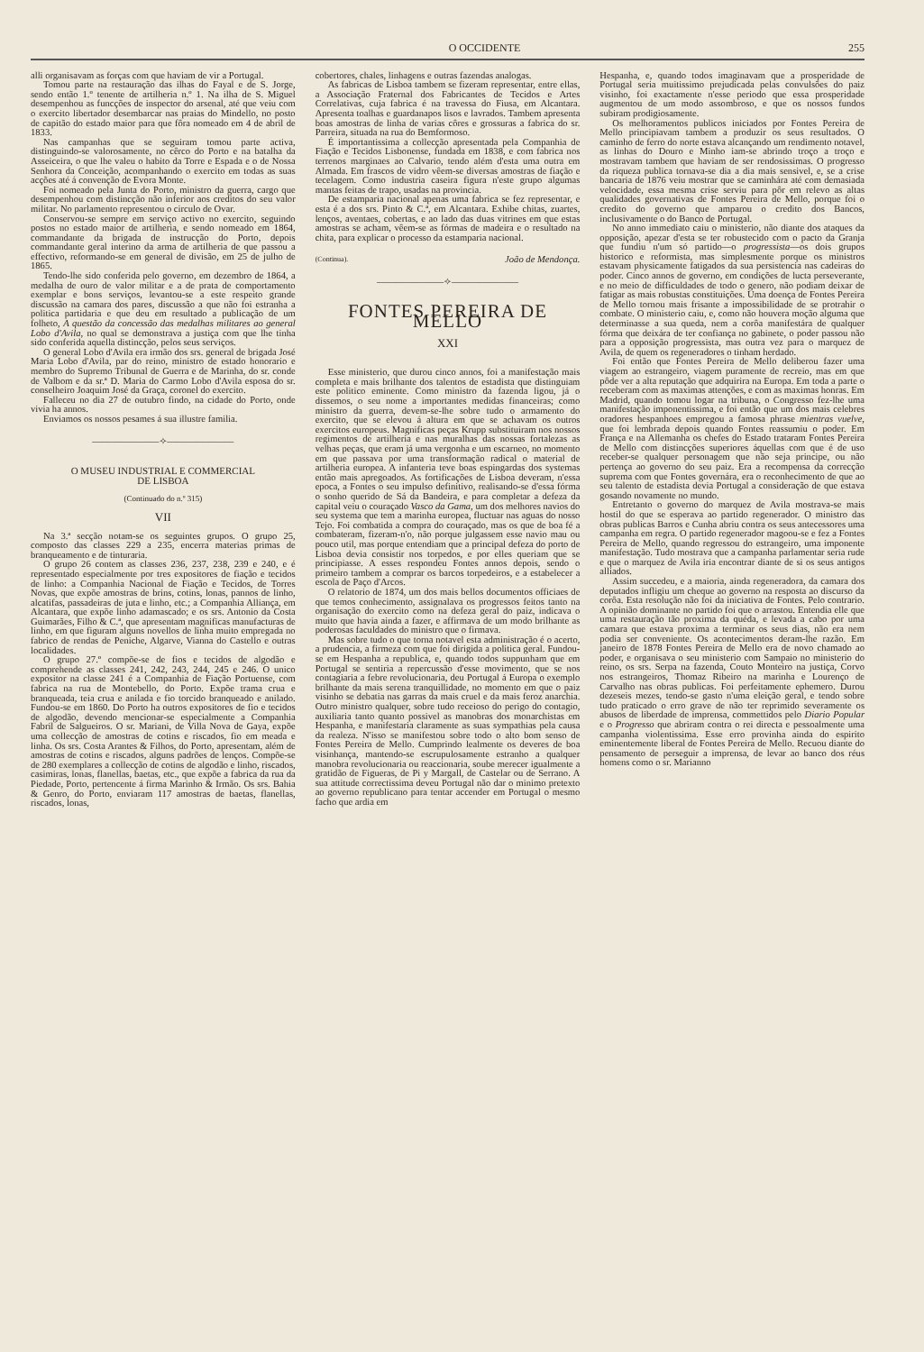O OCCIDENTE 255
alli organisavam as forças com que haviam de vir a Portugal.
Tomou parte na restauração das ilhas do Fayal e de S. Jorge, sendo então 1.º tenente de artilheria n.º 1. Na ilha de S. Miguel desempenhou as funcções de inspector do arsenal, até que veiu com o exercito libertador desembarcar nas praias do Mindello, no posto de capitão do estado maior para que fôra nomeado em 4 de abril de 1833.
Nas campanhas que se seguiram tomou parte activa, distinguindo-se valorosamente, no cêrco do Porto e na batalha da Asseiceira, o que lhe valeu o habito da Torre e Espada e o de Nossa Senhora da Conceição, acompanhando o exercito em todas as suas acções até á convenção de Evora Monte.
Foi nomeado pela Junta do Porto, ministro da guerra, cargo que desempenhou com distincção não inferior aos creditos do seu valor militar. No parlamento representou o circulo de Ovar.
Conservou-se sempre em serviço activo no exercito, seguindo postos no estado maior de artilheria, e sendo nomeado em 1864, commandante da brigada de instrucção do Porto, depois commandante geral interino da arma de artilheria de que passou a effectivo, reformando-se em general de divisão, em 25 de julho de 1865.
Tendo-lhe sido conferida pelo governo, em dezembro de 1864, a medalha de ouro de valor militar e a de prata de comportamento exemplar e bons serviços, levantou-se a este respeito grande discussão na camara dos pares, discussão a que não foi estranha a politica partidaria e que deu em resultado a publicação de um folheto, A questão da concessão das medalhas militares ao general Lobo d'Avila, no qual se demonstrava a justiça com que lhe tinha sido conferida aquella distincção, pelos seus serviços.
O general Lobo d'Avila era irmão dos srs. general de brigada José Maria Lobo d'Avila, par do reino, ministro de estado honorario e membro do Supremo Tribunal de Guerra e de Marinha, do sr. conde de Valbom e da sr.ª D. Maria do Carmo Lobo d'Avila esposa do sr. conselheiro Joaquim José da Graça, coronel do exercito.
Falleceu no dia 27 de outubro findo, na cidade do Porto, onde vivia ha annos.
Enviamos os nossos pesames á sua illustre familia.
———————✧———————
O MUSEU INDUSTRIAL E COMMERCIAL
DE LISBOA
(Continuado do n.º 315)
VII
Na 3.ª secção notam-se os seguintes grupos. O grupo 25, composto das classes 229 a 235, encerra materias primas de branqueamento e de tinturaria.
O grupo 26 contem as classes 236, 237, 238, 239 e 240, e é representado especialmente por tres expositores de fiação e tecidos de linho: a Companhia Nacional de Fiação e Tecidos, de Torres Novas, que expõe amostras de brins, cotins, lonas, pannos de linho, alcatifas, passadeiras de juta e linho, etc.; a Companhia Alliança, em Alcantara, que expõe linho adamascado; e os srs. Antonio da Costa Guimarães, Filho & C.ª, que apresentam magnificas manufacturas de linho, em que figuram alguns novellos de linha muito empregada no fabrico de rendas de Peniche, Algarve, Vianna do Castello e outras localidades.
O grupo 27.º compõe-se de fios e tecidos de algodão e comprehende as classes 241, 242, 243, 244, 245 e 246. O unico expositor na classe 241 é a Companhia de Fiação Portuense, com fabrica na rua de Montebello, do Porto. Expõe trama crua e branqueada, teia crua e anilada e fio torcido branqueado e anilado. Fundou-se em 1860. Do Porto ha outros expositores de fio e tecidos de algodão, devendo mencionar-se especialmente a Companhia Fabril de Salgueiros. O sr. Mariani, de Villa Nova de Gaya, expõe uma collecção de amostras de cotins e riscados, fio em meada e linha. Os srs. Costa Arantes & Filhos, do Porto, apresentam, além de amostras de cotins e riscados, alguns padrões de lenços. Compõe-se de 280 exemplares a collecção de cotins de algodão e linho, riscados, casimiras, lonas, flanellas, baetas, etc., que expõe a fabrica da rua da Piedade, Porto, pertencente á firma Marinho & Irmão. Os srs. Bahia & Genro, do Porto, enviaram 117 amostras de baetas, flanellas, riscados, lonas,
cobertores, chales, linhagens e outras fazendas analogas.
As fabricas de Lisboa tambem se fizeram representar, entre ellas, a Associação Fraternal dos Fabricantes de Tecidos e Artes Correlativas, cuja fabrica é na travessa do Fiusa, em Alcantara. Apresenta toalhas e guardanapos lisos e lavrados. Tambem apresenta boas amostras de linha de varias côres e grossuras a fabrica do sr. Parreira, situada na rua do Bemformoso.
É importantissima a collecção apresentada pela Companhia de Fiação e Tecidos Lisbonense, fundada em 1838, e com fabrica nos terrenos marginaes ao Calvario, tendo além d'esta uma outra em Almada. Em frascos de vidro vêem-se diversas amostras de fiação e tecelagem. Como industria caseira figura n'este grupo algumas mantas feitas de trapo, usadas na provincia.
De estamparia nacional apenas uma fabrica se fez representar, e esta é a dos srs. Pinto & C.ª, em Alcantara. Exhibe chitas, zuartes, lenços, aventaes, cobertas, e ao lado das duas vitrines em que estas amostras se acham, vêem-se as fórmas de madeira e o resultado na chita, para explicar o processo da estamparia nacional.
(Continua). João de Mendonça.
———————✧———————
FONTES PEREIRA DE MELLO
XXI
Esse ministerio, que durou cinco annos, foi a manifestação mais completa e mais brilhante dos talentos de estadista que distinguiam este politico eminente. Como ministro da fazenda ligou, já o dissemos, o seu nome a importantes medidas financeiras; como ministro da guerra, devem-se-lhe sobre tudo o armamento do exercito, que se elevou á altura em que se achavam os outros exercitos europeus. Magnificas peças Krupp substituiram nos nossos regimentos de artilheria e nas muralhas das nossas fortalezas as velhas peças, que eram já uma vergonha e um escarneo, no momento em que passava por uma transformação radical o material de artilheria europea. A infanteria teve boas espingardas dos systemas então mais apregoados. As fortificações de Lisboa deveram, n'essa epoca, a Fontes o seu impulso definitivo, realisando-se d'essa fórma o sonho querido de Sá da Bandeira, e para completar a defeza da capital veiu o couraçado Vasco da Gama, um dos melhores navios do seu systema que tem a marinha europea, fluctuar nas aguas do nosso Tejo. Foi combatida a compra do couraçado, mas os que de boa fé a combateram, fizeram-n'o, não porque julgassem esse navio mau ou pouco util, mas porque entendiam que a principal defeza do porto de Lisboa devia consistir nos torpedos, e por elles queriam que se principiasse. A esses respondeu Fontes annos depois, sendo o primeiro tambem a comprar os barcos torpedeiros, e a estabelecer a escola de Paço d'Arcos.
O relatorio de 1874, um dos mais bellos documentos officiaes de que temos conhecimento, assignalava os progressos feitos tanto na organisação do exercito como na defeza geral do paiz, indicava o muito que havia ainda a fazer, e affirmava de um modo brilhante as poderosas faculdades do ministro que o firmava.
Mas sobre tudo o que torna notavel esta administração é o acerto, a prudencia, a firmeza com que foi dirigida a politica geral. Fundou-se em Hespanha a republica, e, quando todos suppunham que em Portugal se sentiria a repercussão d'esse movimento, que se nos contagiaria a febre revolucionaria, deu Portugal á Europa o exemplo brilhante da mais serena tranquillidade, no momento em que o paiz visinho se debatia nas garras da mais cruel e da mais feroz anarchia. Outro ministro qualquer, sobre tudo receioso do perigo do contagio, auxiliaria tanto quanto possivel as manobras dos monarchistas em Hespanha, e manifestaria claramente as suas sympathias pela causa da realeza. N'isso se manifestou sobre todo o alto bom senso de Fontes Pereira de Mello. Cumprindo lealmente os deveres de boa visinhança, mantendo-se escrupulosamente estranho a qualquer manobra revolucionaria ou reaccionaria, soube merecer igualmente a gratidão de Figueras, de Pi y Margall, de Castelar ou de Serrano. A sua attitude correctissima deveu Portugal não dar o minimo pretexto ao governo republicano para tentar accender em Portugal o mesmo facho que ardia em
Hespanha, e, quando todos imaginavam que a prosperidade de Portugal seria muitissimo prejudicada pelas convulsões do paiz visinho, foi exactamente n'esse periodo que essa prosperidade augmentou de um modo assombroso, e que os nossos fundos subiram prodigiosamente.
Os melhoramentos publicos iniciados por Fontes Pereira de Mello principiavam tambem a produzir os seus resultados. O caminho de ferro do norte estava alcançando um rendimento notavel, as linhas do Douro e Minho iam-se abrindo troço a troço e mostravam tambem que haviam de ser rendosissimas. O progresso da riqueza publica tornava-se dia a dia mais sensivel, e, se a crise bancaria de 1876 veiu mostrar que se caminhára até com demasiada velocidade, essa mesma crise serviu para pôr em relevo as altas qualidades governativas de Fontes Pereira de Mello, porque foi o credito do governo que amparou o credito dos Bancos, inclusivamente o do Banco de Portugal.
No anno immediato caiu o ministerio, não diante dos ataques da opposição, apezar d'esta se ter robustecido com o pacto da Granja que fundiu n'um só partido—o progressista—os dois grupos historico e reformista, mas simplesmente porque os ministros estavam physicamente fatigados da sua persistencia nas cadeiras do poder. Cinco annos de governo, em condições de lucta perseverante, e no meio de difficuldades de todo o genero, não podiam deixar de fatigar as mais robustas constituições. Uma doença de Fontes Pereira de Mello tornou mais frisante a impossibilidade de se protrahir o combate. O ministerio caiu, e, como não houvera moção alguma que determinasse a sua queda, nem a corôa manifestára de qualquer fórma que deixára de ter confiança no gabinete, o poder passou não para a opposição progressista, mas outra vez para o marquez de Avila, de quem os regeneradores o tinham herdado.
Foi então que Fontes Pereira de Mello deliberou fazer uma viagem ao estrangeiro, viagem puramente de recreio, mas em que pôde ver a alta reputação que adquirira na Europa. Em toda a parte o receberam com as maximas attenções, e com as maximas honras. Em Madrid, quando tomou logar na tribuna, o Congresso fez-lhe uma manifestação imponentissima, e foi então que um dos mais celebres oradores hespanhoes empregou a famosa phrase mientras vuelve, que foi lembrada depois quando Fontes reassumiu o poder. Em França e na Allemanha os chefes do Estado trataram Fontes Pereira de Mello com distincções superiores áquellas com que é de uso receber-se qualquer personagem que não seja principe, ou não pertença ao governo do seu paiz. Era a recompensa da correcção suprema com que Fontes governára, era o reconhecimento de que ao seu talento de estadista devia Portugal a consideração de que estava gosando novamente no mundo.
Entretanto o governo do marquez de Avila mostrava-se mais hostil do que se esperava ao partido regenerador. O ministro das obras publicas Barros e Cunha abriu contra os seus antecessores uma campanha em regra. O partido regenerador magoou-se e fez a Fontes Pereira de Mello, quando regressou do estrangeiro, uma imponente manifestação. Tudo mostrava que a campanha parlamentar seria rude e que o marquez de Avila iria encontrar diante de si os seus antigos alliados.
Assim succedeu, e a maioria, ainda regeneradora, da camara dos deputados infligiu um cheque ao governo na resposta ao discurso da corôa. Esta resolução não foi da iniciativa de Fontes. Pelo contrario. A opinião dominante no partido foi que o arrastou. Entendia elle que uma restauração tão proxima da quéda, e levada a cabo por uma camara que estava proxima a terminar os seus dias, não era nem podia ser conveniente. Os acontecimentos deram-lhe razão. Em janeiro de 1878 Fontes Pereira de Mello era de novo chamado ao poder, e organisava o seu ministerio com Sampaio no ministerio do reino, os srs. Serpa na fazenda, Couto Monteiro na justiça, Corvo nos estrangeiros, Thomaz Ribeiro na marinha e Lourenço de Carvalho nas obras publicas. Foi perfeitamente ephemero. Durou dezeseis mezes, tendo-se gasto n'uma eleição geral, e tendo sobre tudo praticado o erro grave de não ter reprimido severamente os abusos de liberdade de imprensa, commettidos pelo Diario Popular e o Progresso que abriram contra o rei directa e pessoalmente uma campanha violentissima. Esse erro provinha ainda do espirito eminentemente liberal de Fontes Pereira de Mello. Recuou diante do pensamento de perseguir a imprensa, de levar ao banco dos réus homens como o sr. Marianno